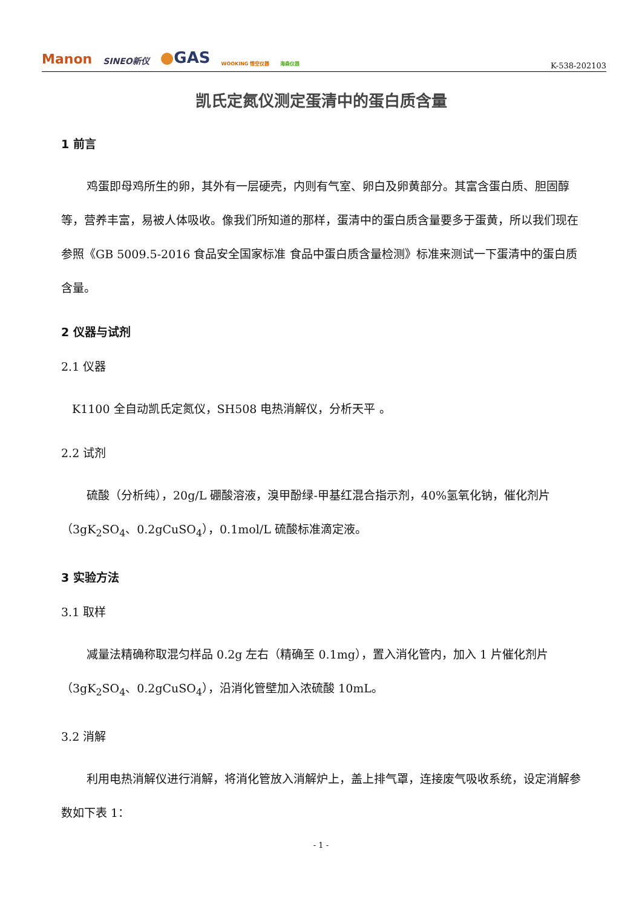Manon SINEO新仪 ●GAS WOOKING 悟空仪器 海森仪器
K-538-202103
凯氏定氮仪测定蛋清中的蛋白质含量
1 前言
鸡蛋即母鸡所生的卵，其外有一层硬壳，内则有气室、卵白及卵黄部分。其富含蛋白质、胆固醇等，营养丰富，易被人体吸收。像我们所知道的那样，蛋清中的蛋白质含量要多于蛋黄，所以我们现在参照《GB 5009.5-2016 食品安全国家标准 食品中蛋白质含量检测》标准来测试一下蛋清中的蛋白质含量。
2 仪器与试剂
2.1 仪器
K1100 全自动凯氏定氮仪，SH508 电热消解仪，分析天平 。
2.2 试剂
硫酸（分析纯），20g/L 硼酸溶液，溴甲酚绿-甲基红混合指示剂，40%氢氧化钠，催化剂片（3gK<sub>2</sub>SO<sub>4</sub>、0.2gCuSO<sub>4</sub>），0.1mol/L 硫酸标准滴定液。
3 实验方法
3.1 取样
减量法精确称取混匀样品 0.2g 左右（精确至 0.1mg），置入消化管内，加入 1 片催化剂片（3gK<sub>2</sub>SO<sub>4</sub>、0.2gCuSO<sub>4</sub>），沿消化管壁加入浓硫酸 10mL。
3.2 消解
利用电热消解仪进行消解，将消化管放入消解炉上，盖上排气罩，连接废气吸收系统，设定消解参数如下表 1：
- 1 -